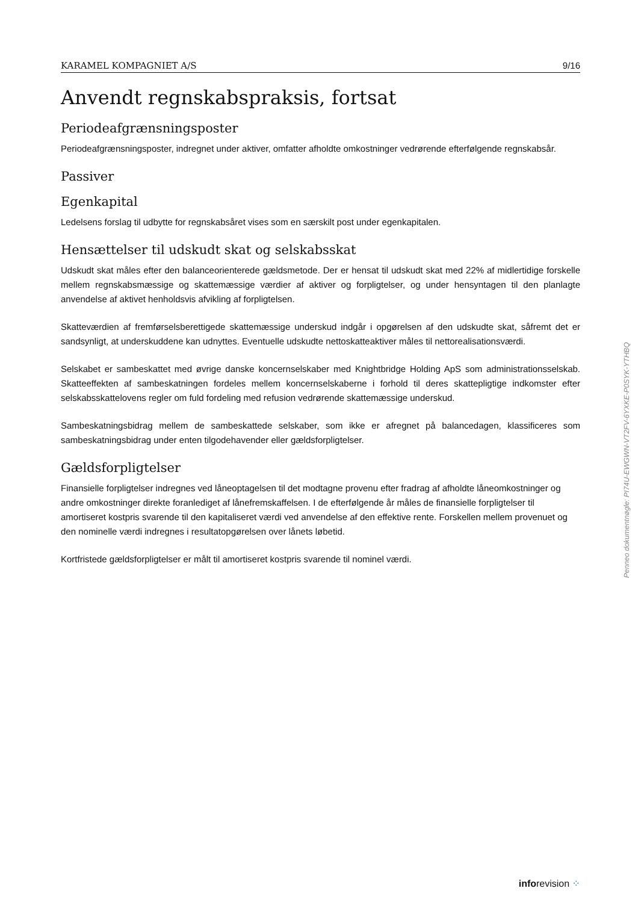KARAMEL KOMPAGNIET A/S 9/16
Anvendt regnskabspraksis, fortsat
Periodeafgrænsningsposter
Periodeafgrænsningsposter, indregnet under aktiver, omfatter afholdte omkostninger vedrørende efterfølgende regnskabsår.
Passiver
Egenkapital
Ledelsens forslag til udbytte for regnskabsåret vises som en særskilt post under egenkapitalen.
Hensættelser til udskudt skat og selskabsskat
Udskudt skat måles efter den balanceorienterede gældsmetode. Der er hensat til udskudt skat med 22% af midlertidige forskelle mellem regnskabsmæssige og skattemæssige værdier af aktiver og forpligtelser, og under hensyntagen til den planlagte anvendelse af aktivet henholdsvis afvikling af forpligtelsen.
Skatteværdien af fremførselsberettigede skattemæssige underskud indgår i opgørelsen af den udskudte skat, såfremt det er sandsynligt, at underskuddene kan udnyttes. Eventuelle udskudte nettoskatteaktiver måles til nettorealisationsværdi.
Selskabet er sambeskattet med øvrige danske koncernselskaber med Knightbridge Holding ApS som administrationsselskab. Skatteeffekten af sambeskatningen fordeles mellem koncernselskaberne i forhold til deres skattepligtige indkomster efter selskabsskattelovens regler om fuld fordeling med refusion vedrørende skattemæssige underskud.
Sambeskatningsbidrag mellem de sambeskattede selskaber, som ikke er afregnet på balancedagen, klassificeres som sambeskatningsbidrag under enten tilgodehavender eller gældsforpligtelser.
Gældsforpligtelser
Finansielle forpligtelser indregnes ved låneoptagelsen til det modtagne provenu efter fradrag af afholdte låneomkostninger og andre omkostninger direkte foranlediget af lånefremskaffelsen. I de efterfølgende år måles de finansielle forpligtelser til amortiseret kostpris svarende til den kapitaliseret værdi ved anvendelse af den effektive rente. Forskellen mellem provenuet og den nominelle værdi indregnes i resultatopgørelsen over lånets løbetid.
Kortfristede gældsforpligtelser er målt til amortiseret kostpris svarende til nominel værdi.
Penneo dokumentnøgle: PI74U-EWGWN-VT2FV-6YXKE-P0SYK-YTHBQ
inforevision ⁘